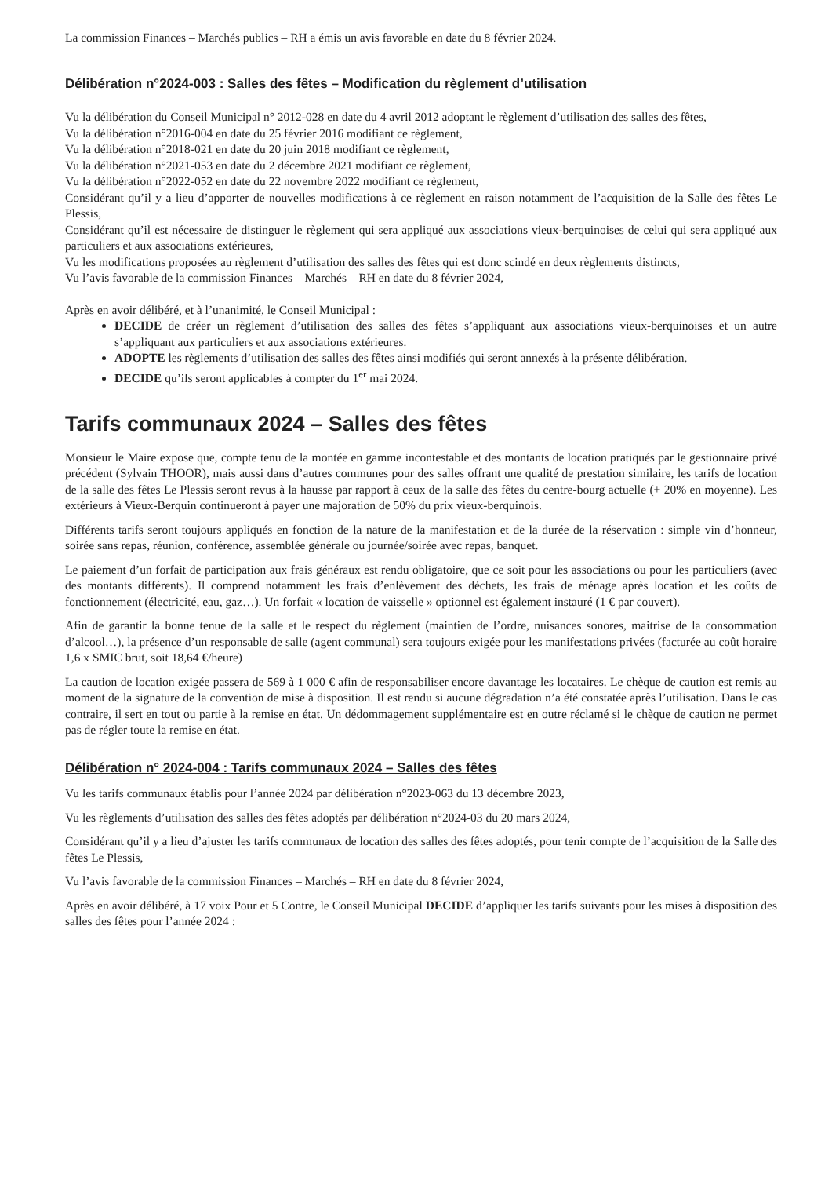La commission Finances – Marchés publics – RH a émis un avis favorable en date du 8 février 2024.
Délibération n°2024-003 : Salles des fêtes – Modification du règlement d’utilisation
Vu la délibération du Conseil Municipal n° 2012-028 en date du 4 avril 2012 adoptant le règlement d’utilisation des salles des fêtes,
Vu la délibération n°2016-004 en date du 25 février 2016 modifiant ce règlement,
Vu la délibération n°2018-021 en date du 20 juin 2018 modifiant ce règlement,
Vu la délibération n°2021-053 en date du 2 décembre 2021 modifiant ce règlement,
Vu la délibération n°2022-052 en date du 22 novembre 2022 modifiant ce règlement,
Considérant qu’il y a lieu d’apporter de nouvelles modifications à ce règlement en raison notamment de l’acquisition de la Salle des fêtes Le Plessis,
Considérant qu’il est nécessaire de distinguer le règlement qui sera appliqué aux associations vieux-berquinoises de celui qui sera appliqué aux particuliers et aux associations extérieures,
Vu les modifications proposées au règlement d’utilisation des salles des fêtes qui est donc scindé en deux règlements distincts,
Vu l’avis favorable de la commission Finances – Marchés – RH en date du 8 février 2024,
Après en avoir délibéré, et à l’unanimité, le Conseil Municipal :
DECIDE de créer un règlement d’utilisation des salles des fêtes s’appliquant aux associations vieux-berquinoises et un autre s’appliquant aux particuliers et aux associations extérieures.
ADOPTE les règlements d’utilisation des salles des fêtes ainsi modifiés qui seront annexés à la présente délibération.
DECIDE qu’ils seront applicables à compter du 1<sup>er</sup> mai 2024.
Tarifs communaux 2024 – Salles des fêtes
Monsieur le Maire expose que, compte tenu de la montée en gamme incontestable et des montants de location pratiqués par le gestionnaire privé précédent (Sylvain THOOR), mais aussi dans d’autres communes pour des salles offrant une qualité de prestation similaire, les tarifs de location de la salle des fêtes Le Plessis seront revus à la hausse par rapport à ceux de la salle des fêtes du centre-bourg actuelle (+ 20% en moyenne). Les extérieurs à Vieux-Berquin continueront à payer une majoration de 50% du prix vieux-berquinois.
Différents tarifs seront toujours appliqués en fonction de la nature de la manifestation et de la durée de la réservation : simple vin d’honneur, soirée sans repas, réunion, conférence, assemblée générale ou journée/soirée avec repas, banquet.
Le paiement d’un forfait de participation aux frais généraux est rendu obligatoire, que ce soit pour les associations ou pour les particuliers (avec des montants différents). Il comprend notamment les frais d’enlèvement des déchets, les frais de ménage après location et les coûts de fonctionnement (électricité, eau, gaz…). Un forfait « location de vaisselle » optionnel est également instauré (1 € par couvert).
Afin de garantir la bonne tenue de la salle et le respect du règlement (maintien de l’ordre, nuisances sonores, maitrise de la consommation d’alcool…), la présence d’un responsable de salle (agent communal) sera toujours exigée pour les manifestations privées (facturée au coût horaire 1,6 x SMIC brut, soit 18,64 €/heure)
La caution de location exigée passera de 569 à 1 000 € afin de responsabiliser encore davantage les locataires. Le chèque de caution est remis au moment de la signature de la convention de mise à disposition. Il est rendu si aucune dégradation n’a été constatée après l’utilisation. Dans le cas contraire, il sert en tout ou partie à la remise en état. Un dédommagement supplémentaire est en outre réclamé si le chèque de caution ne permet pas de régler toute la remise en état.
Délibération n° 2024-004 : Tarifs communaux 2024 – Salles des fêtes
Vu les tarifs communaux établis pour l’année 2024 par délibération n°2023-063 du 13 décembre 2023,
Vu les règlements d’utilisation des salles des fêtes adoptés par délibération n°2024-03 du 20 mars 2024,
Considérant qu’il y a lieu d’ajuster les tarifs communaux de location des salles des fêtes adoptés, pour tenir compte de l’acquisition de la Salle des fêtes Le Plessis,
Vu l’avis favorable de la commission Finances – Marchés – RH en date du 8 février 2024,
Après en avoir délibéré, à 17 voix Pour et 5 Contre, le Conseil Municipal DECIDE d’appliquer les tarifs suivants pour les mises à disposition des salles des fêtes pour l’année 2024 :